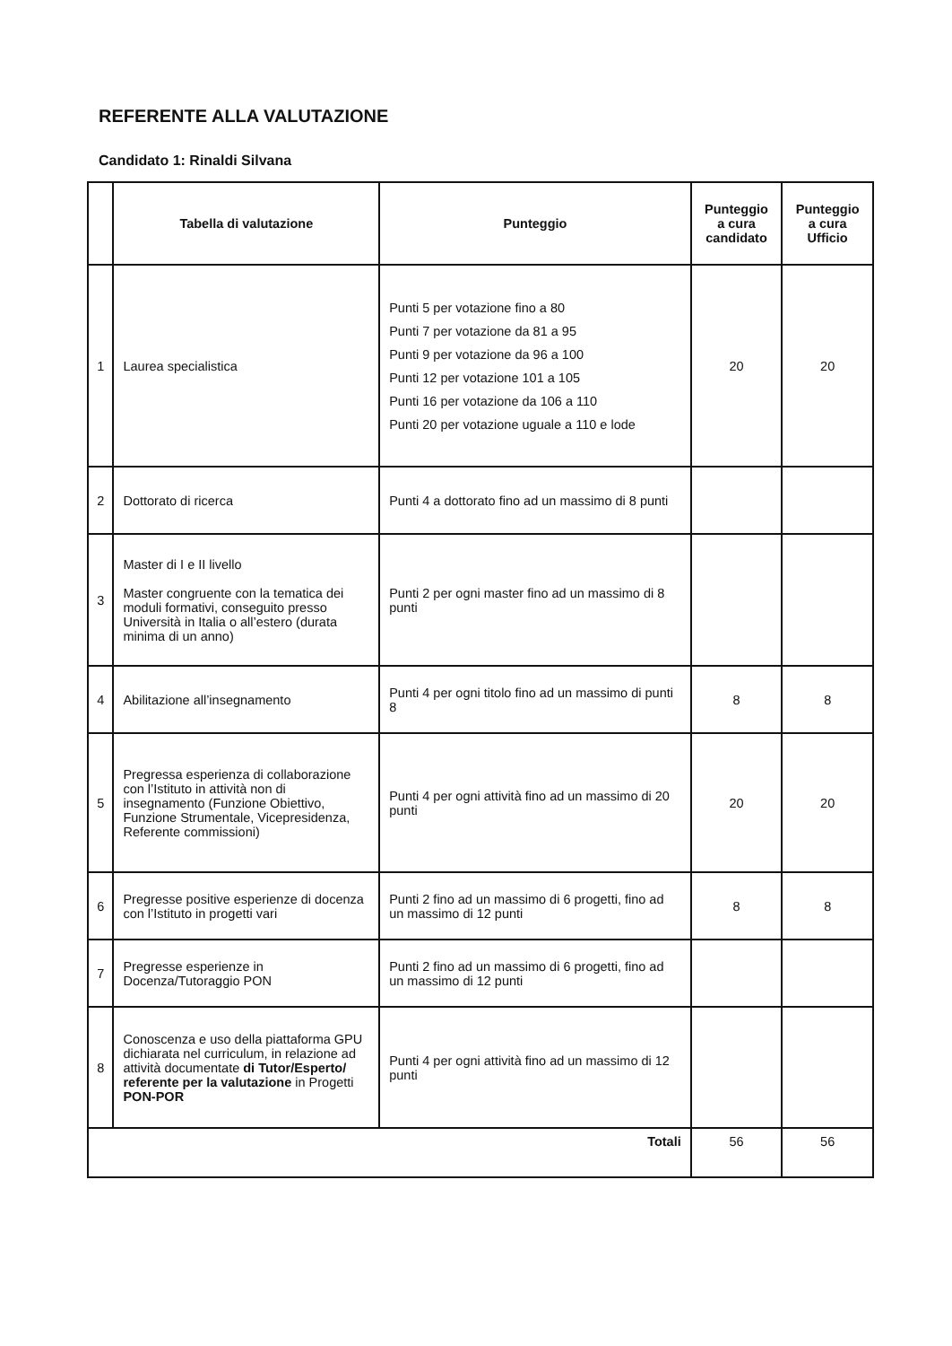REFERENTE ALLA VALUTAZIONE
Candidato 1: Rinaldi Silvana
| | Tabella di valutazione | Punteggio | Punteggio a cura candidato | Punteggio a cura Ufficio |
| --- | --- | --- | --- | --- |
| 1 | Laurea specialistica | Punti 5 per votazione fino a 80 Punti 7 per votazione da 81 a 95 Punti 9 per votazione da 96 a 100 Punti 12 per votazione 101 a 105 Punti 16 per votazione da 106 a 110 Punti 20 per votazione uguale a 110 e lode | 20 | 20 |
| 2 | Dottorato di ricerca | Punti 4 a dottorato fino ad un massimo di 8 punti | | |
| 3 | Master di I e II livello Master congruente con la tematica dei moduli formativi, conseguito presso Università in Italia o all’estero (durata minima di un anno) | Punti 2 per ogni master fino ad un massimo di 8 punti | | |
| 4 | Abilitazione all’insegnamento | Punti 4 per ogni titolo fino ad un massimo di punti 8 | 8 | 8 |
| 5 | Pregressa esperienza di collaborazione con l’Istituto in attività non di insegnamento (Funzione Obiettivo, Funzione Strumentale, Vicepresidenza, Referente commissioni) | Punti 4 per ogni attività fino ad un massimo di 20 punti | 20 | 20 |
| 6 | Pregresse positive esperienze di docenza con l’Istituto in progetti vari | Punti 2 fino ad un massimo di 6 progetti, fino ad un massimo di 12 punti | 8 | 8 |
| 7 | Pregresse esperienze in Docenza/Tutoraggio PON | Punti 2 fino ad un massimo di 6 progetti, fino ad un massimo di 12 punti | | |
| 8 | Conoscenza e uso della piattaforma GPU dichiarata nel curriculum, in relazione ad attività documentate di Tutor/Esperto/ referente per la valutazione in Progetti PON-POR | Punti 4 per ogni attività fino ad un massimo di 12 punti | | |
| Totali | | | 56 | 56 |